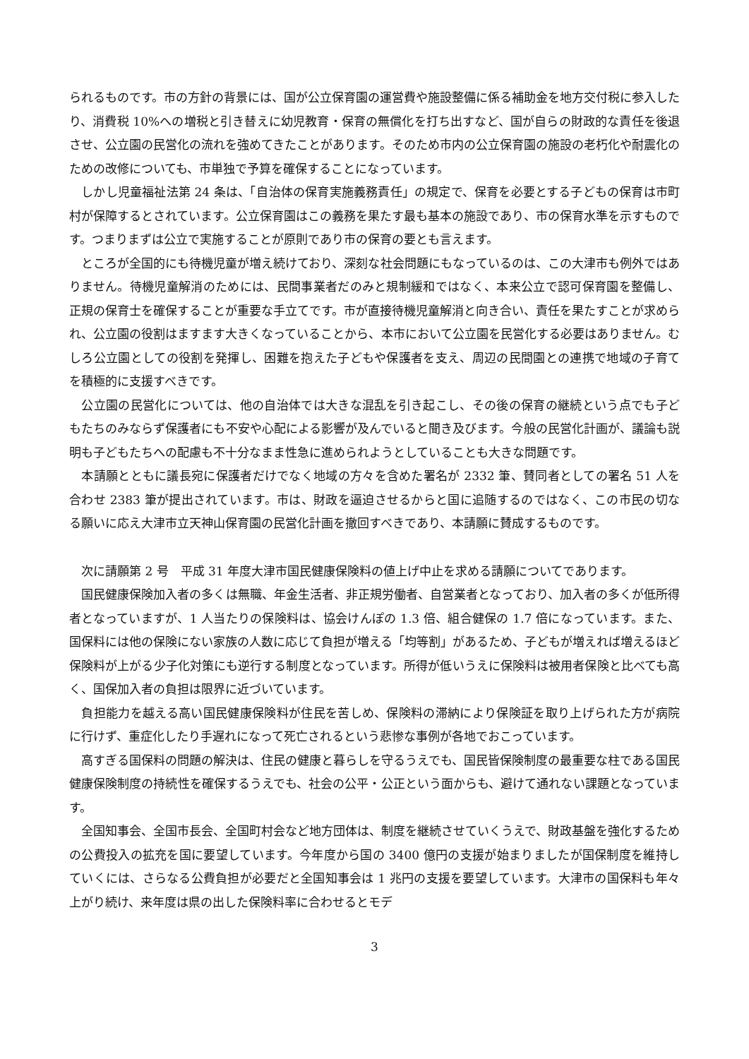られるものです。市の方針の背景には、国が公立保育園の運営費や施設整備に係る補助金を地方交付税に参入したり、消費税 10%への増税と引き替えに幼児教育・保育の無償化を打ち出すなど、国が自らの財政的な責任を後退させ、公立園の民営化の流れを強めてきたことがあります。そのため市内の公立保育園の施設の老朽化や耐震化のための改修についても、市単独で予算を確保することになっています。
　しかし児童福祉法第 24 条は、「自治体の保育実施義務責任」の規定で、保育を必要とする子どもの保育は市町村が保障するとされています。公立保育園はこの義務を果たす最も基本の施設であり、市の保育水準を示すものです。つまりまずは公立で実施することが原則であり市の保育の要とも言えます。
　ところが全国的にも待機児童が増え続けており、深刻な社会問題にもなっているのは、この大津市も例外ではありません。待機児童解消のためには、民間事業者だのみと規制緩和ではなく、本来公立で認可保育園を整備し、正規の保育士を確保することが重要な手立てです。市が直接待機児童解消と向き合い、責任を果たすことが求められ、公立園の役割はますます大きくなっていることから、本市において公立園を民営化する必要はありません。むしろ公立園としての役割を発揮し、困難を抱えた子どもや保護者を支え、周辺の民間園との連携で地域の子育てを積極的に支援すべきです。
　公立園の民営化については、他の自治体では大きな混乱を引き起こし、その後の保育の継続という点でも子どもたちのみならず保護者にも不安や心配による影響が及んでいると聞き及びます。今般の民営化計画が、議論も説明も子どもたちへの配慮も不十分なまま性急に進められようとしていることも大きな問題です。
　本請願とともに議長宛に保護者だけでなく地域の方々を含めた署名が 2332 筆、賛同者としての署名 51 人を合わせ 2383 筆が提出されています。市は、財政を逼迫させるからと国に追随するのではなく、この市民の切なる願いに応え大津市立天神山保育園の民営化計画を撤回すべきであり、本請願に賛成するものです。
　次に請願第 2 号　平成 31 年度大津市国民健康保険料の値上げ中止を求める請願についてであります。
　国民健康保険加入者の多くは無職、年金生活者、非正規労働者、自営業者となっており、加入者の多くが低所得者となっていますが、1 人当たりの保険料は、協会けんぽの 1.3 倍、組合健保の 1.7 倍になっています。また、国保料には他の保険にない家族の人数に応じて負担が増える「均等割」があるため、子どもが増えれば増えるほど保険料が上がる少子化対策にも逆行する制度となっています。所得が低いうえに保険料は被用者保険と比べても高く、国保加入者の負担は限界に近づいています。
　負担能力を越える高い国民健康保険料が住民を苦しめ、保険料の滞納により保険証を取り上げられた方が病院に行けず、重症化したり手遅れになって死亡されるという悲惨な事例が各地でおこっています。
　高すぎる国保料の問題の解決は、住民の健康と暮らしを守るうえでも、国民皆保険制度の最重要な柱である国民健康保険制度の持続性を確保するうえでも、社会の公平・公正という面からも、避けて通れない課題となっています。
　全国知事会、全国市長会、全国町村会など地方団体は、制度を継続させていくうえで、財政基盤を強化するための公費投入の拡充を国に要望しています。今年度から国の 3400 億円の支援が始まりましたが国保制度を維持していくには、さらなる公費負担が必要だと全国知事会は 1 兆円の支援を要望しています。大津市の国保料も年々上がり続け、来年度は県の出した保険料率に合わせるとモデ
3